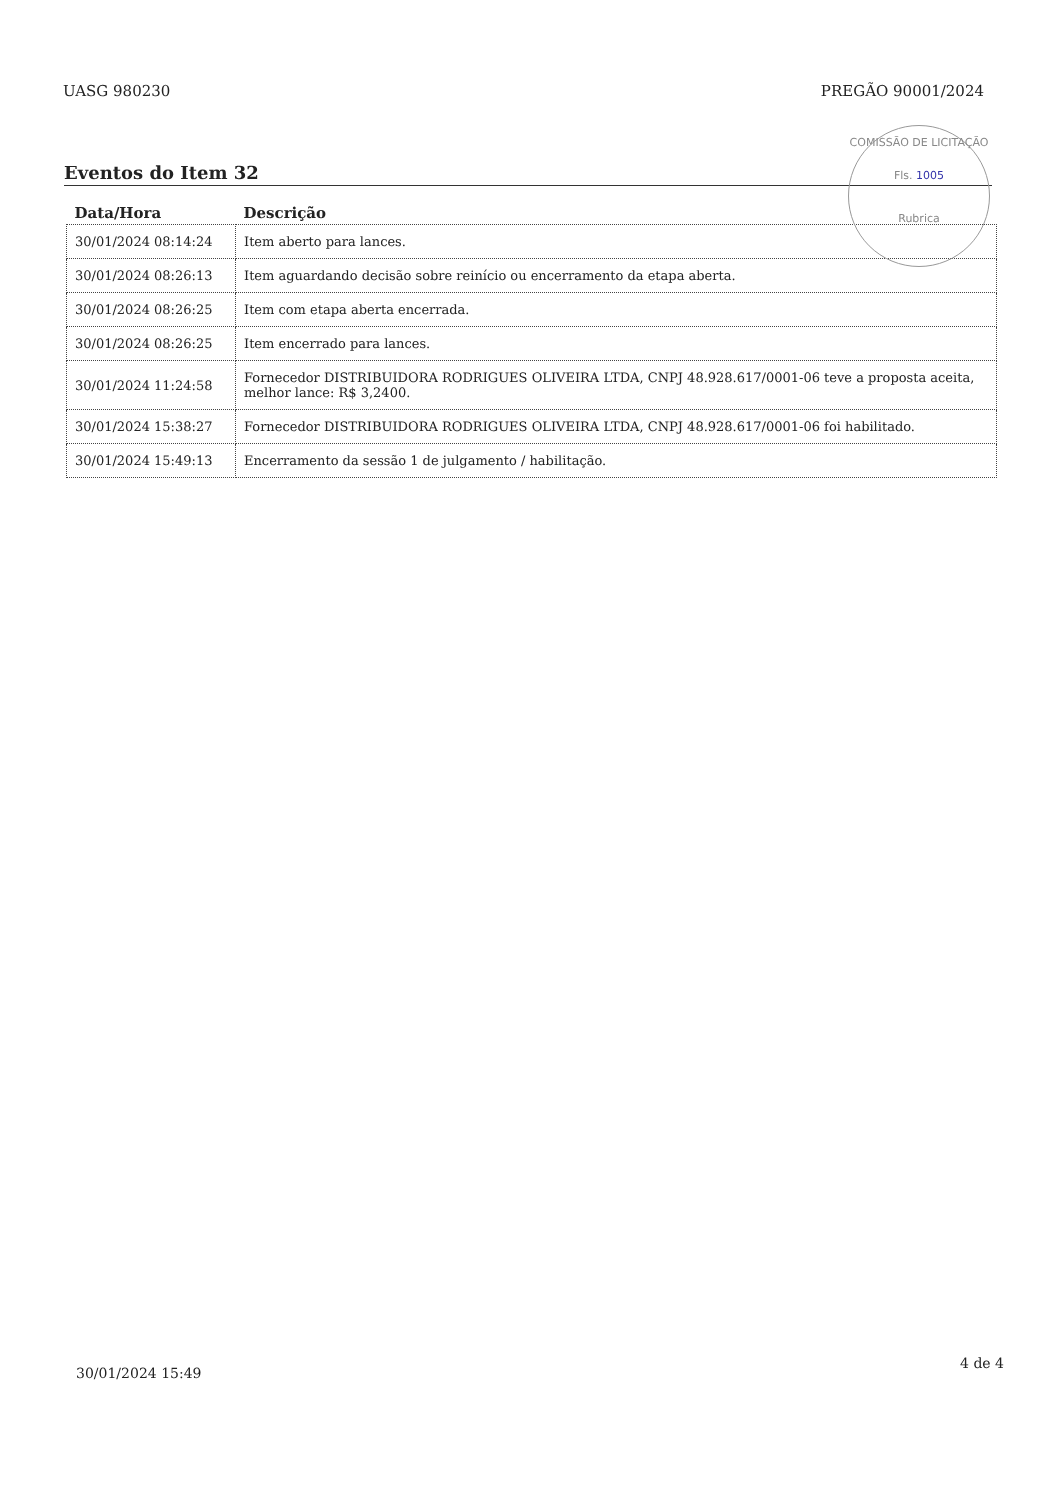UASG 980230 PREGÃO 90001/2024
COMISSÃO DE LICITAÇÃO
Fls. 1005
Rubrica
Eventos do Item 32
| Data/Hora | Descrição |
| --- | --- |
| 30/01/2024 08:14:24 | Item aberto para lances. |
| 30/01/2024 08:26:13 | Item aguardando decisão sobre reinício ou encerramento da etapa aberta. |
| 30/01/2024 08:26:25 | Item com etapa aberta encerrada. |
| 30/01/2024 08:26:25 | Item encerrado para lances. |
| 30/01/2024 11:24:58 | Fornecedor DISTRIBUIDORA RODRIGUES OLIVEIRA LTDA, CNPJ 48.928.617/0001-06 teve a proposta aceita, melhor lance: R$ 3,2400. |
| 30/01/2024 15:38:27 | Fornecedor DISTRIBUIDORA RODRIGUES OLIVEIRA LTDA, CNPJ 48.928.617/0001-06 foi habilitado. |
| 30/01/2024 15:49:13 | Encerramento da sessão 1 de julgamento / habilitação. |
30/01/2024 15:49
4 de 4